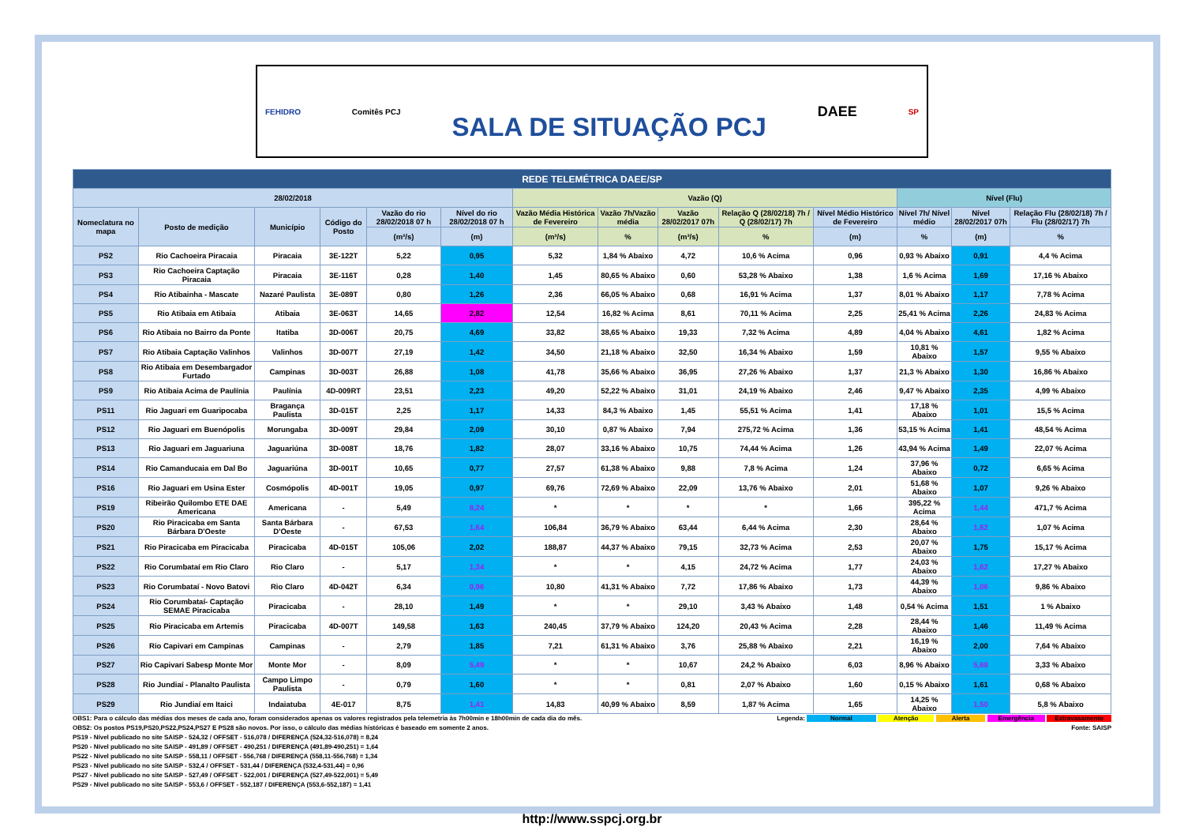FEHIDRO Comitês PCJ SALA DE SITUAÇÃO PCJ DAEE SP
| REDE TELEMÉTRICA DAEE/SP | | | | | | | | | | | | | |
| --- | --- | --- | --- | --- | --- | --- | --- | --- | --- | --- | --- | --- | --- |
| 28/02/2018 | | | | | | Vazão (Q) | | | | | Nível (Flu) | | |
| Nomeclatura no mapa | Posto de medição | Município | Código do Posto | Vazão do rio 28/02/2018 07 h | Nível do rio 28/02/2018 07 h | Vazão Média Histórica de Fevereiro | Vazão 7h/Vazão média | Vazão 28/02/2017 07h | Relação Q (28/02/18) 7h / Q (28/02/17) 7h | Nível Médio Histórico de Fevereiro | Nível 7h/ Nível médio | Nível 28/02/2017 07h | Relação Flu (28/02/18) 7h / Flu (28/02/17) 7h |
| | | | | (m³/s) | (m) | (m³/s) | % | (m³/s) | % | (m) | % | (m) | % |
| PS2 | Rio Cachoeira Piracaia | Piracaia | 3E-122T | 5,22 | 0,95 | 5,32 | 1,84 % Abaixo | 4,72 | 10,6 % Acima | 0,96 | 0,93 % Abaixo | 0,91 | 4,4 % Acima |
| PS3 | Rio Cachoeira Captação Piracaia | Piracaia | 3E-116T | 0,28 | 1,40 | 1,45 | 80,65 % Abaixo | 0,60 | 53,28 % Abaixo | 1,38 | 1,6 % Acima | 1,69 | 17,16 % Abaixo |
| PS4 | Rio Atibainha - Mascate | Nazaré Paulista | 3E-089T | 0,80 | 1,26 | 2,36 | 66,05 % Abaixo | 0,68 | 16,91 % Acima | 1,37 | 8,01 % Abaixo | 1,17 | 7,78 % Acima |
| PS5 | Rio Atibaia em Atibaia | Atibaia | 3E-063T | 14,65 | 2,82 | 12,54 | 16,82 % Acima | 8,61 | 70,11 % Acima | 2,25 | 25,41 % Acima | 2,26 | 24,83 % Acima |
| PS6 | Rio Atibaia no Bairro da Ponte | Itatiba | 3D-006T | 20,75 | 4,69 | 33,82 | 38,65 % Abaixo | 19,33 | 7,32 % Acima | 4,89 | 4,04 % Abaixo | 4,61 | 1,82 % Acima |
| PS7 | Rio Atibaia Captação Valinhos | Valinhos | 3D-007T | 27,19 | 1,42 | 34,50 | 21,18 % Abaixo | 32,50 | 16,34 % Abaixo | 1,59 | 10,81 % Abaixo | 1,57 | 9,55 % Abaixo |
| PS8 | Rio Atibaia em Desembargador Furtado | Campinas | 3D-003T | 26,88 | 1,08 | 41,78 | 35,66 % Abaixo | 36,95 | 27,26 % Abaixo | 1,37 | 21,3 % Abaixo | 1,30 | 16,86 % Abaixo |
| PS9 | Rio Atibaia Acima de Paulínia | Paulínia | 4D-009RT | 23,51 | 2,23 | 49,20 | 52,22 % Abaixo | 31,01 | 24,19 % Abaixo | 2,46 | 9,47 % Abaixo | 2,35 | 4,99 % Abaixo |
| PS11 | Rio Jaguari em Guaripocaba | Bragança Paulista | 3D-015T | 2,25 | 1,17 | 14,33 | 84,3 % Abaixo | 1,45 | 55,51 % Acima | 1,41 | 17,18 % Abaixo | 1,01 | 15,5 % Acima |
| PS12 | Rio Jaguari em Buenópolis | Morungaba | 3D-009T | 29,84 | 2,09 | 30,10 | 0,87 % Abaixo | 7,94 | 275,72 % Acima | 1,36 | 53,15 % Acima | 1,41 | 48,54 % Acima |
| PS13 | Rio Jaguari em Jaguariuna | Jaguariúna | 3D-008T | 18,76 | 1,82 | 28,07 | 33,16 % Abaixo | 10,75 | 74,44 % Acima | 1,26 | 43,94 % Acima | 1,49 | 22,07 % Acima |
| PS14 | Rio Camanducaia em Dal Bo | Jaguariúna | 3D-001T | 10,65 | 0,77 | 27,57 | 61,38 % Abaixo | 9,88 | 7,8 % Acima | 1,24 | 37,96 % Abaixo | 0,72 | 6,65 % Acima |
| PS16 | Rio Jaguari em Usina Ester | Cosmópolis | 4D-001T | 19,05 | 0,97 | 69,76 | 72,69 % Abaixo | 22,09 | 13,76 % Abaixo | 2,01 | 51,68 % Abaixo | 1,07 | 9,26 % Abaixo |
| PS19 | Ribeirão Quilombo ETE DAE Americana | Americana | - | 5,49 | 8,24 | * | * | * | * | 1,66 | 395,22 % Acima | 1,44 | 471,7 % Acima |
| PS20 | Rio Piracicaba em Santa Bárbara D'Oeste | Santa Bárbara D'Oeste | - | 67,53 | 1,64 | 106,84 | 36,79 % Abaixo | 63,44 | 6,44 % Acima | 2,30 | 28,64 % Abaixo | 1,62 | 1,07 % Acima |
| PS21 | Rio Piracicaba em Piracicaba | Piracicaba | 4D-015T | 105,06 | 2,02 | 188,87 | 44,37 % Abaixo | 79,15 | 32,73 % Acima | 2,53 | 20,07 % Abaixo | 1,75 | 15,17 % Acima |
| PS22 | Rio Corumbataí em Rio Claro | Rio Claro | - | 5,17 | 1,34 | * | * | 4,15 | 24,72 % Acima | 1,77 | 24,03 % Abaixo | 1,62 | 17,27 % Abaixo |
| PS23 | Rio Corumbataí - Novo Batovi | Rio Claro | 4D-042T | 6,34 | 0,96 | 10,80 | 41,31 % Abaixo | 7,72 | 17,86 % Abaixo | 1,73 | 44,39 % Abaixo | 1,06 | 9,86 % Abaixo |
| PS24 | Rio Corumbataí- Captação SEMAE Piracicaba | Piracicaba | - | 28,10 | 1,49 | * | * | 29,10 | 3,43 % Abaixo | 1,48 | 0,54 % Acima | 1,51 | 1 % Abaixo |
| PS25 | Rio Piracicaba em Artemis | Piracicaba | 4D-007T | 149,58 | 1,63 | 240,45 | 37,79 % Abaixo | 124,20 | 20,43 % Acima | 2,28 | 28,44 % Abaixo | 1,46 | 11,49 % Acima |
| PS26 | Rio Capivari em Campinas | Campinas | - | 2,79 | 1,85 | 7,21 | 61,31 % Abaixo | 3,76 | 25,88 % Abaixo | 2,21 | 16,19 % Abaixo | 2,00 | 7,64 % Abaixo |
| PS27 | Rio Capivari Sabesp Monte Mor | Monte Mor | - | 8,09 | 5,49 | * | * | 10,67 | 24,2 % Abaixo | 6,03 | 8,96 % Abaixo | 5,68 | 3,33 % Abaixo |
| PS28 | Rio Jundiaí - Planalto Paulista | Campo Limpo Paulista | - | 0,79 | 1,60 | * | * | 0,81 | 2,07 % Abaixo | 1,60 | 0,15 % Abaixo | 1,61 | 0,68 % Abaixo |
| PS29 | Rio Jundiaí em Itaici | Indaiatuba | 4E-017 | 8,75 | 1,41 | 14,83 | 40,99 % Abaixo | 8,59 | 1,87 % Acima | 1,65 | 14,25 % Abaixo | 1,50 | 5,8 % Abaixo |
OBS1: Para o cálculo das médias dos meses de cada ano, foram considerados apenas os valores registrados pela telemetria às 7h00min e 18h00min de cada dia do mês. Legenda: Normal Atenção Alerta Emergência Extravasamento
OBS2: Os postos PS19,PS20,PS22,PS24,PS27 E PS28 são novos. Por isso, o cálculo das médias históricas é baseado em somente 2 anos. Fonte: SAISP
PS19 - Nível publicado no site SAISP - 524,32 / OFFSET - 516,078 / DIFERENÇA (524,32-516,078) = 8,24
PS20 - Nível publicado no site SAISP - 491,89 / OFFSET - 490,251 / DIFERENÇA (491,89-490,251) = 1,64
PS22 - Nível publicado no site SAISP - 558,11 / OFFSET - 556,768 / DIFERENÇA (558,11-556,768) = 1,34
PS23 - Nível publicado no site SAISP - 532,4 / OFFSET - 531,44 / DIFERENÇA (532,4-531,44) = 0,96
PS27 - Nível publicado no site SAISP - 527,49 / OFFSET - 522,001 / DIFERENÇA (527,49-522,001) = 5,49
PS29 - Nível publicado no site SAISP - 553,6 / OFFSET - 552,187 / DIFERENÇA (553,6-552,187) = 1,41
http://www.sspcj.org.br